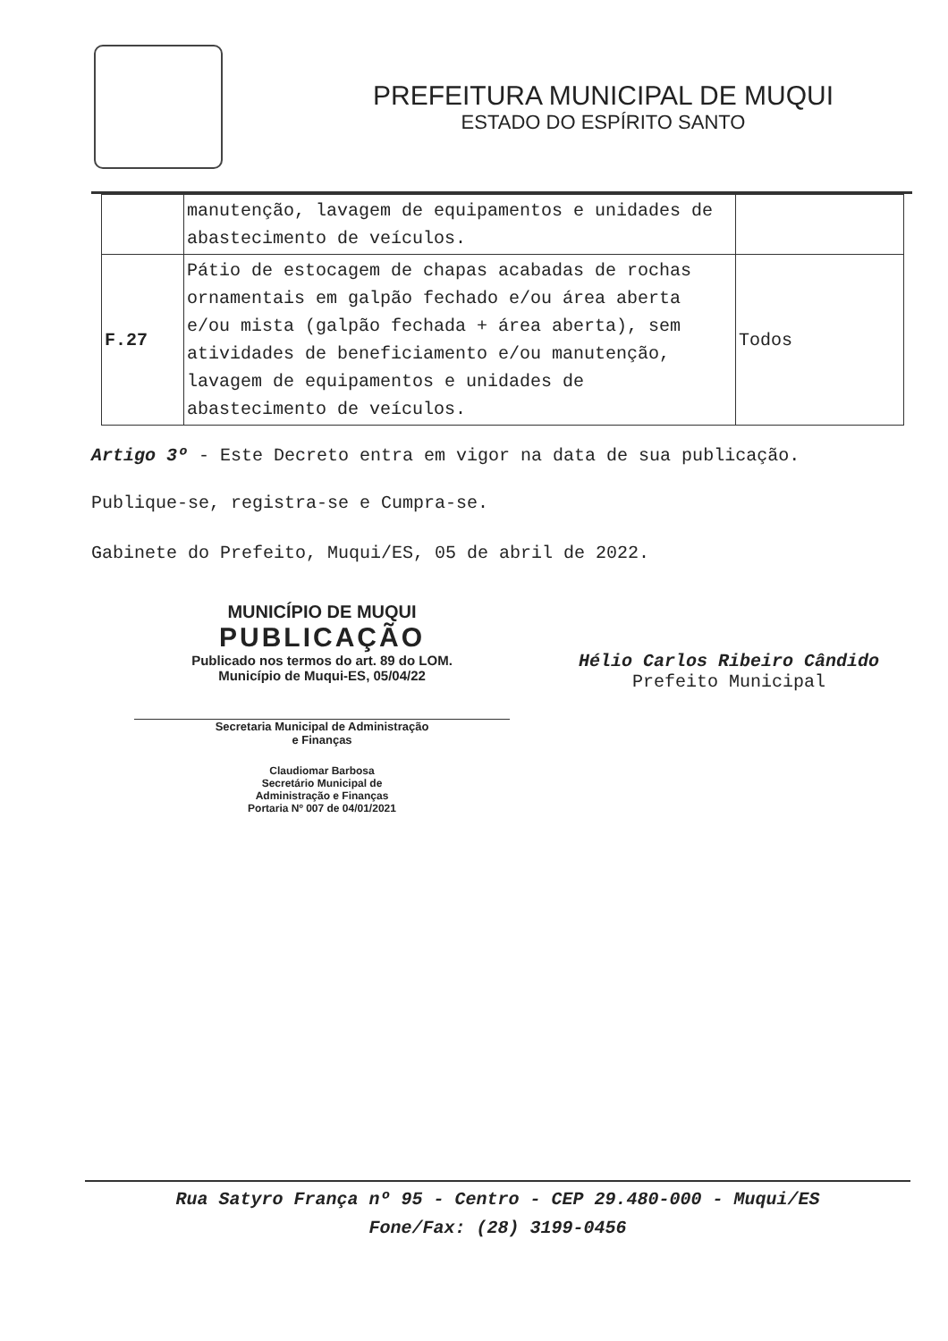PREFEITURA MUNICIPAL DE MUQUI
ESTADO DO ESPÍRITO SANTO
| | manutenção, lavagem de equipamentos e unidades de abastecimento de veículos. | |
| F.27 | Pátio de estocagem de chapas acabadas de rochas ornamentais em galpão fechado e/ou área aberta e/ou mista (galpão fechada + área aberta), sem atividades de beneficiamento e/ou manutenção, lavagem de equipamentos e unidades de abastecimento de veículos. | Todos |
Artigo 3º - Este Decreto entra em vigor na data de sua publicação.
Publique-se, registra-se e Cumpra-se.
Gabinete do Prefeito, Muqui/ES, 05 de abril de 2022.
MUNICÍPIO DE MUQUI
PUBLICAÇÃO
Publicado nos termos do art. 89 do LOM.
Município de Muqui-ES, 05/04/22
Secretaria Municipal de Administração
e Finanças
Claudiomar Barbosa
Secretário Municipal de
Administração e Finanças
Portaria Nº 007 de 04/01/2021
Hélio Carlos Ribeiro Cândido
Prefeito Municipal
Rua Satyro França nº 95 - Centro - CEP 29.480-000 - Muqui/ES
Fone/Fax: (28) 3199-0456